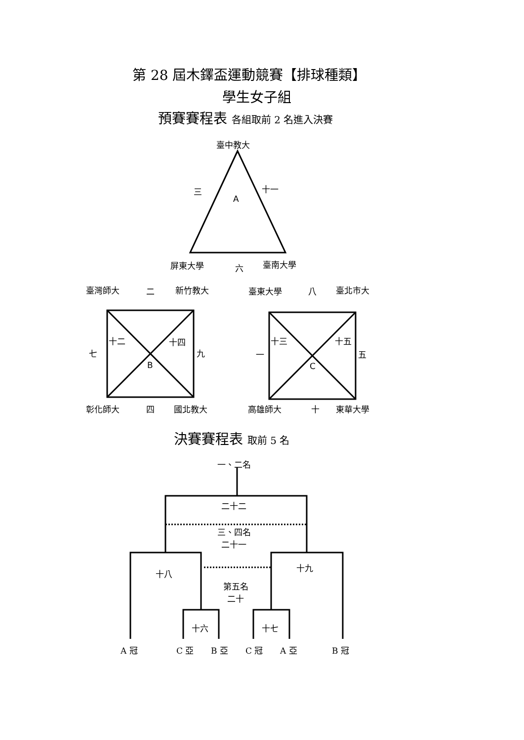第 28 屆木鐸盃運動競賽【排球種類】
學生女子組
預賽賽程表 各組取前 2 名進入決賽
臺中教大
三 十一
A
屏東大學 六 臺南大學
臺灣師大 二 新竹教大 臺東大學 八 臺北市大
十二 十四
七 九
B
十三 十五
一 五
C
彰化師大 四 國北教大 高雄師大 十 東華大學
決賽賽程表 取前 5 名
一、二名
二十二
三、四名
二十一
十八
十九
第五名
二十
十六 十七
A 冠 C 亞 B 亞 C 冠 A 亞 B 冠